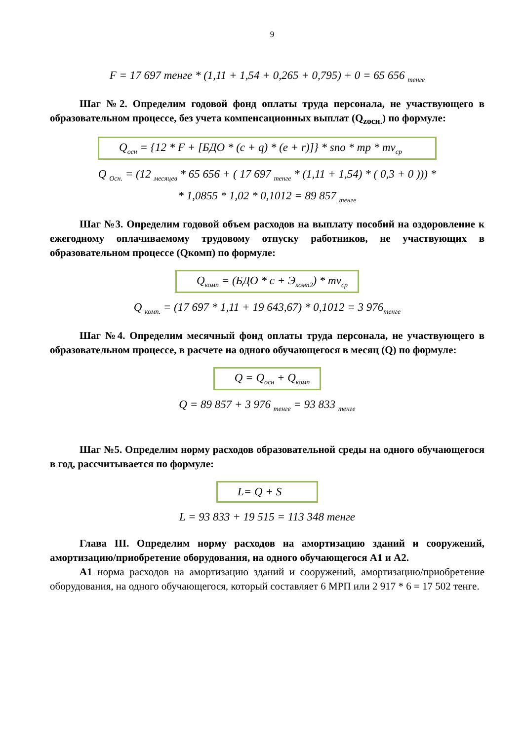9
F = 17 697 тенге * (1,11 + 1,54 + 0,265 + 0,795) + 0 = 65 656 <sub>тенге</sub>
Шаг №2. Определим годовой фонд оплаты труда персонала, не участвующего в образовательном процессе, без учета компенсационных выплат (Q<sub>zосн.</sub>) по формуле:
Q<sub>осн</sub> = {12 * F + [БДО * (c + q) * (e + r)]} * sno * mp * mv<sub>ср</sub>
Q <sub>Осн.</sub> = (12 <sub>месяцев</sub> * 65 656 + ( 17 697 <sub>тенге</sub> * (1,11 + 1,54) * ( 0,3 + 0 ))) *
* 1,0855 * 1,02 * 0,1012 = 89 857 <sub>тенге</sub>
Шаг №3. Определим годовой объем расходов на выплату пособий на оздоровление к ежегодному оплачиваемому трудовому отпуску работников, не участвующих в образовательном процессе (Qкомп) по формуле:
Q<sub>комп</sub> = (БДО * c + Э<sub>комп2</sub>) * mv<sub>ср</sub>
Q <sub>комп.</sub> = (17 697 * 1,11 + 19 643,67) * 0,1012 = 3 976<sub>тенге</sub>
Шаг №4. Определим месячный фонд оплаты труда персонала, не участвующего в образовательном процессе, в расчете на одного обучающегося в месяц (Q) по формуле:
Q = Q<sub>осн</sub> + Q<sub>комп</sub>
Q = 89 857 + 3 976 <sub>тенге</sub> = 93 833 <sub>тенге</sub>
Шаг №5. Определим норму расходов образовательной среды на одного обучающегося в год, рассчитывается по формуле:
L= Q + S
L = 93 833 + 19 515 = 113 348 тенге
Глава III. Определим норму расходов на амортизацию зданий и сооружений, амортизацию/приобретение оборудования, на одного обучающегося А1 и А2.
А1 норма расходов на амортизацию зданий и сооружений, амортизацию/приобретение оборудования, на одного обучающегося, который составляет 6 МРП или 2 917 * 6 = 17 502 тенге.